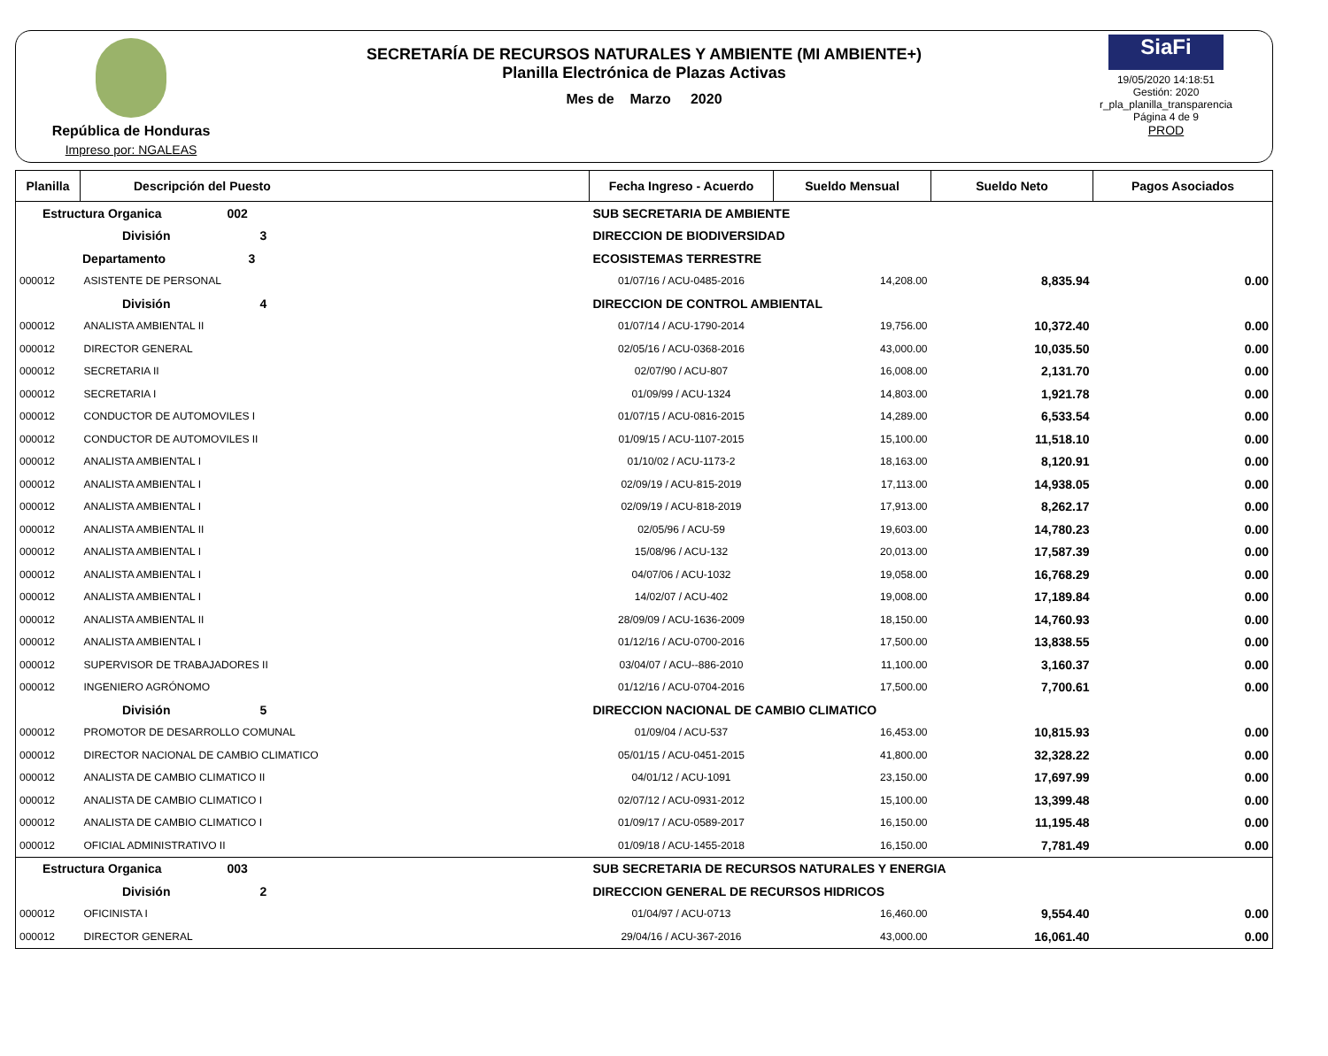República de Honduras
Impreso por: NGALEAS
SECRETARÍA DE RECURSOS NATURALES Y AMBIENTE (MI AMBIENTE+)
Planilla Electrónica de Plazas Activas
Mes de Marzo 2020
SiaFi
19/05/2020 14:18:51
Gestión: 2020
r_pla_planilla_transparencia
Página 4 de 9
PROD
| Planilla | Descripción del Puesto | | Fecha Ingreso - Acuerdo | Sueldo Mensual | Sueldo Neto | Pagos Asociados |
| --- | --- | --- | --- | --- | --- | --- |
| Estructura Organica 002 | | SUB SECRETARIA DE AMBIENTE | | | | |
| División 3 | | DIRECCION DE BIODIVERSIDAD | | | | |
| Departamento 3 | | ECOSISTEMAS TERRESTRE | | | | |
| 000012 | ASISTENTE DE PERSONAL | | 01/07/16 / ACU-0485-2016 | 14,208.00 | 8,835.94 | 0.00 |
| División 4 | | DIRECCION DE CONTROL AMBIENTAL | | | | |
| 000012 | ANALISTA AMBIENTAL II | | 01/07/14 / ACU-1790-2014 | 19,756.00 | 10,372.40 | 0.00 |
| 000012 | DIRECTOR GENERAL | | 02/05/16 / ACU-0368-2016 | 43,000.00 | 10,035.50 | 0.00 |
| 000012 | SECRETARIA II | | 02/07/90 / ACU-807 | 16,008.00 | 2,131.70 | 0.00 |
| 000012 | SECRETARIA I | | 01/09/99 / ACU-1324 | 14,803.00 | 1,921.78 | 0.00 |
| 000012 | CONDUCTOR DE AUTOMOVILES I | | 01/07/15 / ACU-0816-2015 | 14,289.00 | 6,533.54 | 0.00 |
| 000012 | CONDUCTOR DE AUTOMOVILES II | | 01/09/15 / ACU-1107-2015 | 15,100.00 | 11,518.10 | 0.00 |
| 000012 | ANALISTA AMBIENTAL I | | 01/10/02 / ACU-1173-2 | 18,163.00 | 8,120.91 | 0.00 |
| 000012 | ANALISTA AMBIENTAL I | | 02/09/19 / ACU-815-2019 | 17,113.00 | 14,938.05 | 0.00 |
| 000012 | ANALISTA AMBIENTAL I | | 02/09/19 / ACU-818-2019 | 17,913.00 | 8,262.17 | 0.00 |
| 000012 | ANALISTA AMBIENTAL II | | 02/05/96 / ACU-59 | 19,603.00 | 14,780.23 | 0.00 |
| 000012 | ANALISTA AMBIENTAL I | | 15/08/96 / ACU-132 | 20,013.00 | 17,587.39 | 0.00 |
| 000012 | ANALISTA AMBIENTAL I | | 04/07/06 / ACU-1032 | 19,058.00 | 16,768.29 | 0.00 |
| 000012 | ANALISTA AMBIENTAL I | | 14/02/07 / ACU-402 | 19,008.00 | 17,189.84 | 0.00 |
| 000012 | ANALISTA AMBIENTAL II | | 28/09/09 / ACU-1636-2009 | 18,150.00 | 14,760.93 | 0.00 |
| 000012 | ANALISTA AMBIENTAL I | | 01/12/16 / ACU-0700-2016 | 17,500.00 | 13,838.55 | 0.00 |
| 000012 | SUPERVISOR DE TRABAJADORES II | | 03/04/07 / ACU--886-2010 | 11,100.00 | 3,160.37 | 0.00 |
| 000012 | INGENIERO AGRÓNOMO | | 01/12/16 / ACU-0704-2016 | 17,500.00 | 7,700.61 | 0.00 |
| División 5 | | DIRECCION NACIONAL DE CAMBIO CLIMATICO | | | | |
| 000012 | PROMOTOR DE DESARROLLO COMUNAL | | 01/09/04 / ACU-537 | 16,453.00 | 10,815.93 | 0.00 |
| 000012 | DIRECTOR NACIONAL DE CAMBIO CLIMATICO | | 05/01/15 / ACU-0451-2015 | 41,800.00 | 32,328.22 | 0.00 |
| 000012 | ANALISTA DE CAMBIO CLIMATICO II | | 04/01/12 / ACU-1091 | 23,150.00 | 17,697.99 | 0.00 |
| 000012 | ANALISTA DE CAMBIO CLIMATICO I | | 02/07/12 / ACU-0931-2012 | 15,100.00 | 13,399.48 | 0.00 |
| 000012 | ANALISTA DE CAMBIO CLIMATICO I | | 01/09/17 / ACU-0589-2017 | 16,150.00 | 11,195.48 | 0.00 |
| 000012 | OFICIAL ADMINISTRATIVO II | | 01/09/18 / ACU-1455-2018 | 16,150.00 | 7,781.49 | 0.00 |
| Estructura Organica 003 | | SUB SECRETARIA DE RECURSOS NATURALES Y ENERGIA | | | | |
| División 2 | | DIRECCION GENERAL DE RECURSOS HIDRICOS | | | | |
| 000012 | OFICINISTA I | | 01/04/97 / ACU-0713 | 16,460.00 | 9,554.40 | 0.00 |
| 000012 | DIRECTOR GENERAL | | 29/04/16 / ACU-367-2016 | 43,000.00 | 16,061.40 | 0.00 |